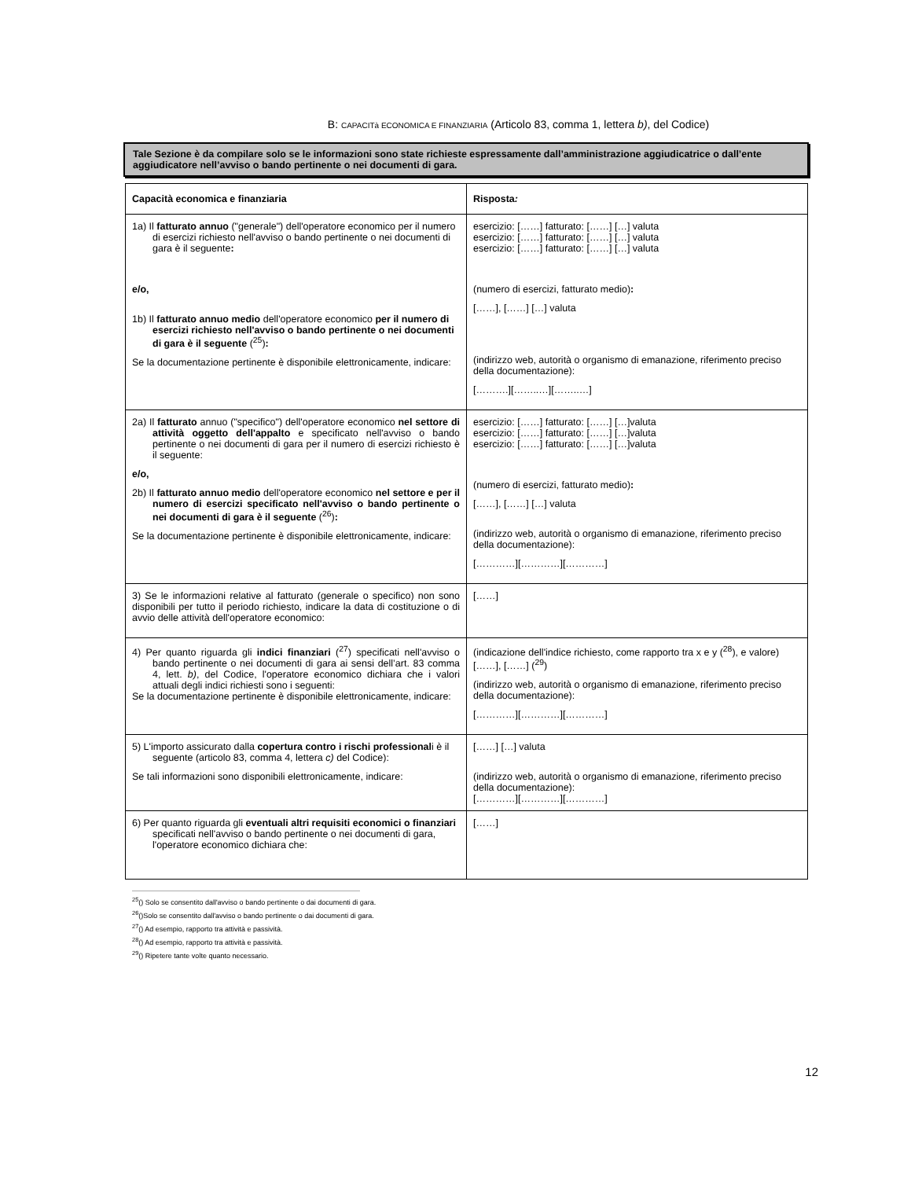B: CAPACITà ECONOMICA E FINANZIARIA (Articolo 83, comma 1, lettera b), del Codice)
Tale Sezione è da compilare solo se le informazioni sono state richieste espressamente dall’amministrazione aggiudicatrice o dall’ente aggiudicatore nell’avviso o bando pertinente o nei documenti di gara.
| Capacità economica e finanziaria | Risposta : |
| 1a) Il fatturato annuo ("generale") dell'operatore economico per il numero di esercizi richiesto nell'avviso o bando pertinente o nei documenti di gara è il seguente : e/o, 1b) Il fatturato annuo medio dell'operatore economico per il numero di esercizi richiesto nell'avviso o bando pertinente o nei documenti di gara è il seguente (<sup>25</sup>) : Se la documentazione pertinente è disponibile elettronicamente, indicare: | esercizio: [……] fatturato: [……] […] valuta esercizio: [……] fatturato: [……] […] valuta esercizio: [……] fatturato: [……] […] valuta (numero di esercizi, fatturato medio) : [……], [……] […] valuta (indirizzo web, autorità o organismo di emanazione, riferimento preciso della documentazione): [……….][……..…][……..…] |
| 2a) Il fatturato annuo ("specifico") dell'operatore economico nel settore di attività oggetto dell'appalto e specificato nell'avviso o bando pertinente o nei documenti di gara per il numero di esercizi richiesto è il seguente: e/o, 2b) Il fatturato annuo medio dell'operatore economico nel settore e per il numero di esercizi specificato nell'avviso o bando pertinente o nei documenti di gara è il seguente (<sup>26</sup>) : Se la documentazione pertinente è disponibile elettronicamente, indicare: | esercizio: [……] fatturato: [……] […]valuta esercizio: [……] fatturato: [……] […]valuta esercizio: [……] fatturato: [……] […]valuta (numero di esercizi, fatturato medio) : [……], [……] […] valuta (indirizzo web, autorità o organismo di emanazione, riferimento preciso della documentazione): […………][…………][…………] |
| 3) Se le informazioni relative al fatturato (generale o specifico) non sono disponibili per tutto il periodo richiesto, indicare la data di costituzione o di avvio delle attività dell'operatore economico: | [……] |
| 4) Per quanto riguarda gli indici finanziari (<sup>27</sup>) specificati nell'avviso o bando pertinente o nei documenti di gara ai sensi dell’art. 83 comma 4, lett. b) , del Codice, l'operatore economico dichiara che i valori attuali degli indici richiesti sono i seguenti: Se la documentazione pertinente è disponibile elettronicamente, indicare: | (indicazione dell'indice richiesto, come rapporto tra x e y (<sup>28</sup>), e valore) [……], [……] (<sup>29</sup>) (indirizzo web, autorità o organismo di emanazione, riferimento preciso della documentazione): […………][…………][…………] |
| 5) L'importo assicurato dalla copertura contro i rischi professional i è il seguente (articolo 83, comma 4, lettera c) del Codice): Se tali informazioni sono disponibili elettronicamente, indicare: | [……] […] valuta (indirizzo web, autorità o organismo di emanazione, riferimento preciso della documentazione): […………][…………][…………] |
| 6) Per quanto riguarda gli eventuali altri requisiti economici o finanziari specificati nell'avviso o bando pertinente o nei documenti di gara, l'operatore economico dichiara che: | [……] |
<sup>25</sup> () Solo se consentito dall'avviso o bando pertinente o dai documenti di gara.
<sup>26</sup> ()Solo se consentito dall'avviso o bando pertinente o dai documenti di gara.
<sup>27</sup> () Ad esempio, rapporto tra attività e passività.
<sup>28</sup> () Ad esempio, rapporto tra attività e passività.
<sup>29</sup> () Ripetere tante volte quanto necessario.
12